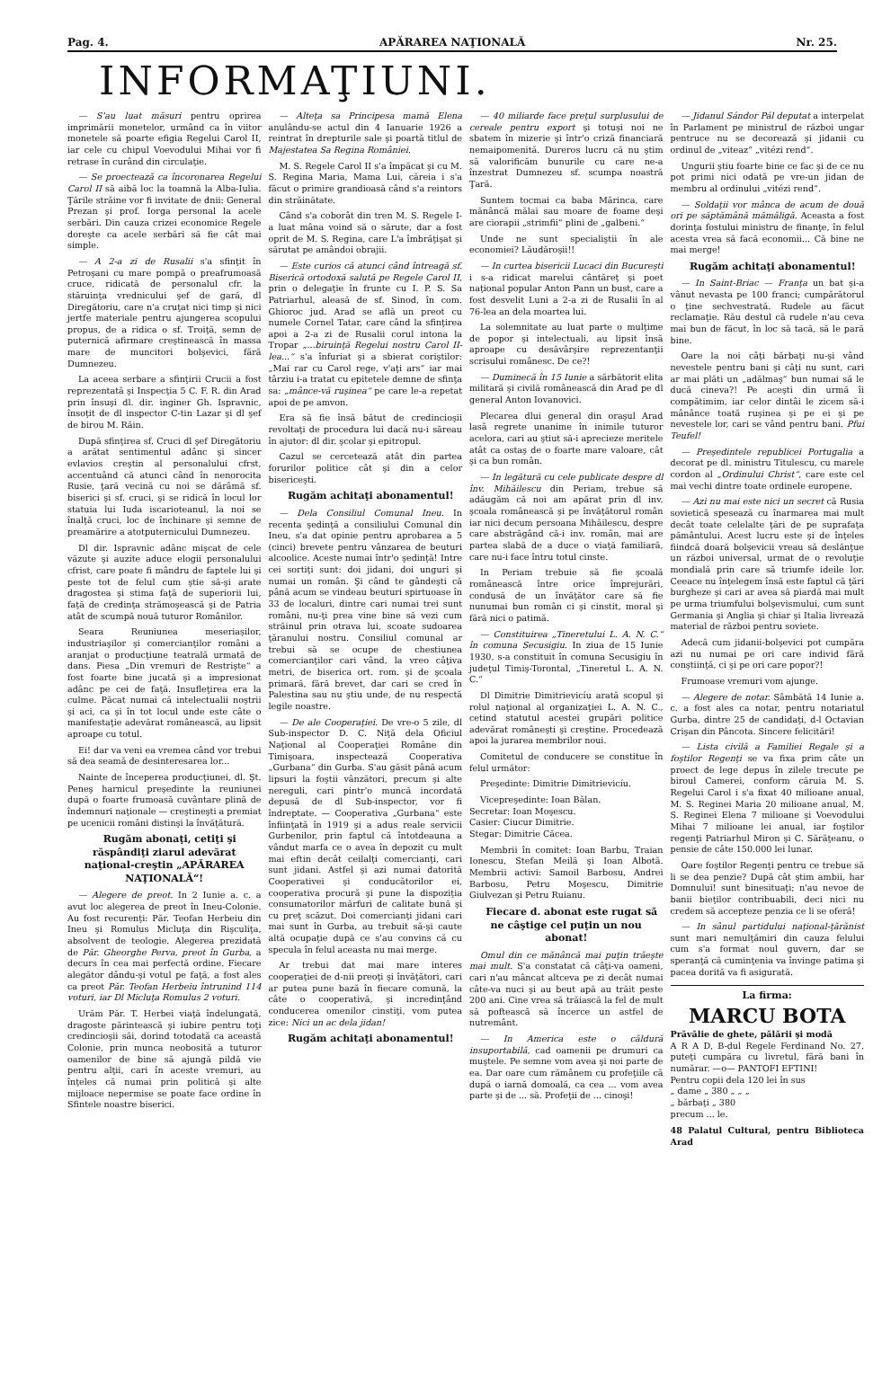Pag. 4. APĂRAREA NAŢIONALĂ Nr. 25.
INFORMAŢIUNI.
— S'au luat măsuri pentru oprirea imprimării monetelor, urmând ca în viitor monetele să poarte efigia Regelui Carol II, iar cele cu chipul Voevodului Mihai vor fi retrase în curând din circulaţie.
— Se proectează ca încoronarea Regelui Carol II să aibă loc la toamnă la Alba-Iulia. Ţările străine vor fi invitate de dnii: General Prezan şi prof. Iorga personal la acele serbări. Din cauza crizei economice Regele doreşte ca acele serbări să fie cât mai simple.
— A 2-a zi de Rusalii s'a sfinţit în Petroşani cu mare pompă o preafrumoasă cruce, ridicată de personalul cfr. la stăruinţa vrednicului şef de gară, dl Diregătoriu, care n'a cruţat nici timp şi nici jertfe materiale pentru ajungerea scopului propus, de a ridica o sf. Troiţă, semn de puternică afirmare creştinească în massa mare de muncitori bolşevici, fără Dumnezeu.
La aceea serbare a sfinţirii Crucii a fost reprezentată şi Inspecţia 5 C. F. R. din Arad prin însuşi dl. dir. inginer Gh. Ispravnic, însoţit de dl inspector C-tin Lazar şi dl şef de birou M. Răin.
După sfinţirea sf. Cruci dl şef Diregătoriu a arătat sentimentul adânc şi sincer evlavios creştin al personalului cfrst, accentuând că atunci când în nenorocita Rusie, ţară vecină cu noi se dărâmă sf. biserici şi sf. cruci, şi se ridică în locul lor statuia lui Iuda iscarioteanul, la noi se înalţă cruci, loc de închinare şi semne de preamărire a atotputernicului Dumnezeu.
Dl dir. Ispravnic adânc mişcat de cele văzute şi auzite aduce elogii personalului cfrist, care poate fi mândru de faptele lui şi peste tot de felul cum ştie să-şi arate dragostea şi stima faţă de superiorii lui, faţă de credinţa strămoşească şi de Patria atât de scumpă nouă tuturor Românilor.
Seara Reuniunea meseriaşilor, industriaşilor şi comercianţilor români a aranjat o producţiune teatrală urmată de dans. Piesa „Din vremuri de Restrişte“ a fost foarte bine jucată şi a impresionat adânc pe cei de faţă. Insufleţirea era la culme. Păcat numai că intelectualii noştrii şi aci, ca şi în tot locul unde este câte o manifestaţie adevărat românească, au lipsit aproape cu totul.
Ei! dar va veni ea vremea când vor trebui să dea seamă de desinteresarea lor...
Nainte de începerea producţiunei, dl. Şt. Peneş harnicul preşedinte la reuniunei după o foarte frumoasă cuvântare plină de îndemnuri naţionale — creştineşti a premiat pe ucenicii români distinşi la învăţătură.
Rugăm abonaţi, cetiţi şi răspândiţi ziarul adevărat naţional-creştin „APĂRAREA NAŢIONALĂ“!
— Alegere de preot. In 2 Iunie a. c. a avut loc alegerea de preot în Ineu-Colonie. Au fost recurenţi: Păr. Teofan Herbeiu din Ineu şi Romulus Micluţa din Rişculiţa, absolvent de teologie. Alegerea prezidată de Păr. Gheorghe Perva, preot în Gurba, a decurs în cea mai perfectă ordine. Fiecare alegător dându-şi votul pe faţă, a fost ales ca preot Păr. Teofan Herbeiu întrunind 114 voturi, iar Dl Micluţa Romulus 2 voturi.
Urăm Păr. T. Herbei viaţă îndelungată, dragoste părintească şi iubire pentru toţi credincioşii săi, dorind totodată ca această Colonie, prin munca neobosită a tuturor oamenilor de bine să ajungă pildă vie pentru alţii, cari în aceste vremuri, au înţeles că numai prin politică şi alte mijloace nepermise se poate face ordine în Sfintele noastre biserici.
— Alteţa sa Principesa mamă Elena anulându-se actul din 4 Ianuarie 1926 a reintrat în drepturile sale şi poartă titlul de Majestatea Sa Regina României.
M. S. Regele Carol II s'a împăcat şi cu M. S. Regina Maria, Mama Lui, căreia i s'a făcut o primire grandioasă când s'a reintors din străinătate.
Când s'a coborât din tren M. S. Regele I-a luat mâna voind să o sărute, dar a fost oprit de M. S. Regina, care L'a îmbrăţişat şi sărutat pe amândoi obrajii.
— Este curios că atunci când întreagă sf. Biserică ortodoxă salută pe Regele Carol II, prin o delegaţie în frunte cu I. P. S. Sa Patriarhul, aleasă de sf. Sinod, în com. Ghioroc jud. Arad se află un preot cu numele Cornel Tatar, care când la sfinţirea apoi a 2-a zi de Rusalii corul intona la Tropar „...biruinţă Regelui nostru Carol II-lea...“ s'a înfuriat şi a sbierat coriştilor: „Mai rar cu Carol rege, v'aţi ars“ iar mai târziu i-a tratat cu epitetele demne de sfinţa sa: „mânce-vă ruşinea“ pe care le-a repetat apoi de pe amvon.
Era să fie însă bătut de credincioşii revoltaţi de procedura lui dacă nu-i săreau în ajutor: dl dir. şcolar şi epitropul.
Cazul se cercetează atât din partea forurilor politice cât şi din a celor bisericeşti.
Rugăm achitaţi abonamentul!
— Dela Consiliul Comunal Ineu. In recenta şedinţă a consiliului Comunal din Ineu, s'a dat opinie pentru aprobarea a 5 (cinci) brevete pentru vânzarea de beuturi alcoolice. Aceste numai într'o şedinţă! Intre cei sortiţi sunt: doi jidani, doi unguri şi numai un român. Şi când te gândeşti că până acum se vindeau beuturi spirtuoase în 33 de localuri, dintre cari numai trei sunt români, nu-ţi prea vine bine să vezi cum străinul prin otrava lui, scoate sudoarea ţăranului nostru. Consiliul comunal ar trebui să se ocupe de chestiunea comercianţilor cari vând, la vreo câţiva metri, de biserica ort. rom. şi de şcoala primară, fără brevet, dar cari se cred în Palestina sau nu ştiu unde, de nu respectă legile noastre.
— De ale Cooperaţiei. De vre-o 5 zile, dl Sub-inspector D. C. Niţă dela Oficiul Naţional al Cooperaţiei Române din Timişoara, inspectează Cooperativa „Gurbana“ din Gurba. S'au găsit până acum lipsuri la foştii vânzători, precum şi alte nereguli, cari pintr'o muncă incordată depusă de dl Sub-inspector, vor fi îndreptate. — Cooperativa „Gurbana“ este înfiinţată în 1919 şi a adus reale servicii Gurbenilor, prin faptul că întotdeauna a vândut marfa ce o avea în depozit cu mult mai eftin decât ceilalţi comercianţi, cari sunt jidani. Astfel şi azi numai datorită Cooperativei şi conducătorilor ei, cooperativa procură şi pune la dispoziţia consumatorilor mărfuri de calitate bună şi cu preţ scăzut. Doi comercianţi jidani cari mai sunt în Gurba, au trebuit să-şi caute altă ocupaţie după ce s'au convins că cu specula în felul aceasta nu mai merge.
Ar trebui dat mai mare interes cooperaţiei de d-nii preoţi şi învăţători, cari ar putea pune bază în fiecare comună, la câte o cooperativă, şi incredinţând conducerea omenilor cinstiţi, vom putea zice: Nici un ac dela jidan!
Rugăm achitaţi abonamentul!
— 40 miliarde face preţul surplusului de cereale pentru export şi totuşi noi ne sbatem în mizerie şi într'o criză financiară nemaipomenită. Dureros lucru că nu ştim să valorificăm bunurile cu care ne-a înzestrat Dumnezeu sf. scumpa noastră Ţară.
Suntem tocmai ca baba Mărinca, care mănâncă mălai sau moare de foame deşi are ciorapii „strimfii“ plini de „galbeni.“
Unde ne sunt specialiştii în ale economiei? Lăudăroşii!!
— In curtea bisericii Lucaci din Bucureşti i s-a ridicat marelui cântăreţ şi poet naţional popular Anton Pann un bust, care a fost desvelit Luni a 2-a zi de Rusalii în al 76-lea an dela moartea lui.
La solemnitate au luat parte o mulţime de popor şi intelectuali, au lipsit însă aproape cu desăvârşire reprezentanţii scrisului românesc. De ce?!
— Duminecă în 15 Iunie a sărbătorit elita militară şi civilă românească din Arad pe dl general Anton Iovanovici.
Plecarea dlui general din oraşul Arad lasă regrete unanime în inimile tuturor acelora, cari au ştiut să-i aprecieze meritele atât ca ostaş de o foarte mare valoare, cât şi ca bun român.
— In legătură cu cele publicate despre dl înv. Mihăilescu din Periam, trebue să adăugăm că noi am apărat prin dl inv. şcoala românească şi pe învăţătorul român iar nici decum persoana Mihăilescu, despre care abstrăgând că-i inv. român, mai are partea slabă de a duce o viaţă familiară, care nu-i face întru totul cinste.
In Periam trebuie să fie şcoală românească între orice împrejurări, condusă de un învăţător care să fie nunumai bun român ci şi cinstit, moral şi fără nici o patimă.
— Constituirea „Tineretului L. A. N. C.“ în comuna Secusigiu. In ziua de 15 Iunie 1930, s-a constituit în comuna Secusigiu în judeţul Timiş-Torontal, „Tineretul L. A. N. C.“
Dl Dimitrie Dimitrievicíu arată scopul şi rolul naţional al organizaţiei L. A. N. C., cetind statutul acestei grupări politice adevărat româneşti şi creştine. Procedează apoi la jurarea membrilor noui.
Comitetul de conducere se constitue în felul următor:
Preşedinte: Dimitrie Dimitrievicíu.
Vicepreşedinte: Ioan Bălan.
Secretar: Ioan Moşescu.
Casier: Ciucur Dimitrie.
Stegar: Dimitrie Căcea.
Membrii în comitet: Ioan Barbu, Traian Ionescu, Stefan Meilă şi Ioan Albotă. Membrii activi: Samoil Barbosu, Andrei Barbosu, Petru Moşescu, Dimitrie Giulvezan şi Petru Ruianu.
Fiecare d. abonat este rugat să ne câştige cel puţin un nou abonat!
Omul din ce mănâncă mai puţin trăeşte mai mult. S'a constatat că câţi-va oameni, cari n'au mâncat altceva pe zi decât numai câte-va nuci şi au beut apă au trăit peste 200 ani. Cine vrea să trăiască la fel de mult să poftească să încerce un astfel de nutremânt.
— In America este o căldură insuportabilă, cad oamenii pe drumuri ca muştele. Pe semne vom avea şi noi parte de ea. Dar oare cum rămânem cu profeţiile că după o iarnă domoală, ca cea ... vom avea parte şi de ... să. Profeţii de ... cinoşi!
— Jidanul Sándor Pál deputat a interpelat în Parlament pe ministrul de război ungar pentruce nu se decorează şi jidanii cu ordinul de „viteaz“ „vitézi rend“.
Ungurii ştiu foarte bine ce fac şi de ce nu pot primi nici odată pe vre-un jidan de membru al ordinului „vitézi rend“.
— Soldaţii vor mânca de acum de două ori pe săptămână mămăligă. Aceasta a fost dorinţa fostului ministru de finanţe, în felul acesta vrea să facă economii... Că bine ne mai merge!
Rugăm achitaţi abonamentul!
— In Saint-Briac — Franţa un bat şi-a vânut nevasta pe 100 franci; cumpărătorul o ţine sechvestrată. Rudele au făcut reclamaţie. Rău destul că rudele n'au ceva mai bun de făcut, în loc să tacă, să le pară bine.
Oare la noi câţi bărbaţi nu-şi vând nevestele pentru bani şi câţi nu sunt, cari ar mai plăti un „adălmaş“ bun numai să le ducă cineva?! Pe aceşti din urmă îi compătimim, iar celor dintâi le zicem să-i mânânce toată ruşinea şi pe ei şi pe nevestele lor, cari se vând pentru bani. Pfui Teufel!
— Preşedintele republicei Portugalia a decorat pe dl. ministru Titulescu, cu marele cordon al „Ordinului Christ“, care este cel mai vechi dintre toate ordinele europene.
— Azi nu mai este nici un secret că Rusia sovietică spesează cu înarmarea mai mult decât toate celelalte ţări de pe suprafaţa pământului. Acest lucru este şi de înţeles fiindcă doară bolşevicii vreau să deslănţue un război universal, urmat de o revoluţie mondială prin care să triumfe ideile lor. Ceeace nu înţelegem însă este faptul că ţări burgheze şi cari ar avea să piardă mai mult pe urma triumfului bolşevismului, cum sunt Germania şi Anglia şi chiar şi Italia livrează material de război pentru soviete.
Adecă cum jidanii-bolşevici pot cumpăra azi nu numai pe ori care individ fără conştiinţă, ci şi pe ori care popor?!
Frumoase vremuri vom ajunge.
— Alegere de notar. Sâmbătă 14 Iunie a. c. a fost ales ca notar, pentru notariatul Gurba, dintre 25 de candidaţi, d-l Octavian Crişan din Pâncota. Sincere felicitări!
— Lista civilă a Familiei Regale şi a foştilor Regenţi se va fixa prim câte un proect de lege depus în zilele trecute pe biroul Camerei, conform căruia M. S. Regelui Carol i s'a fixat 40 milioane anual, M. S. Reginei Maria 20 milioane anual, M. S. Reginei Elena 7 milioane şi Voevodului Mihai 7 milioane lei anual, iar foştilor regenţi Patriarhul Miron şi C. Sărăţeanu, o pensie de câte 150.000 lei lunar.
Oare foştilor Regenţi pentru ce trebue să li se dea penzie? După cât ştim ambii, har Domnului! sunt binesituaţi; n'au nevoe de banii bieţilor contribuabili, deci nici nu credem să accepteze penzia ce li se oferă!
— In sânul partidului naţional-ţărănist sunt mari nemulţămiri din cauza felului cum s'a format noul guvern, dar se speranţă că cuminţenia va învinge patima şi pacea dorită va fi asigurată.
La firma:
MARCU BOTA
Prăvălie de ghete, pălării şi modă
A R A D, B-dul Regele Ferdinand No. 27. puteţi cumpăra cu livretul, fără bani în numărar. —o— PANTOFI EFTINI!
Pentru copii dela 120 lei în sus
„ dame „ 380 „ „ „
„ bărbaţi „ 380
precum ... le.
48 Palatul Cultural, pentru Biblioteca Arad